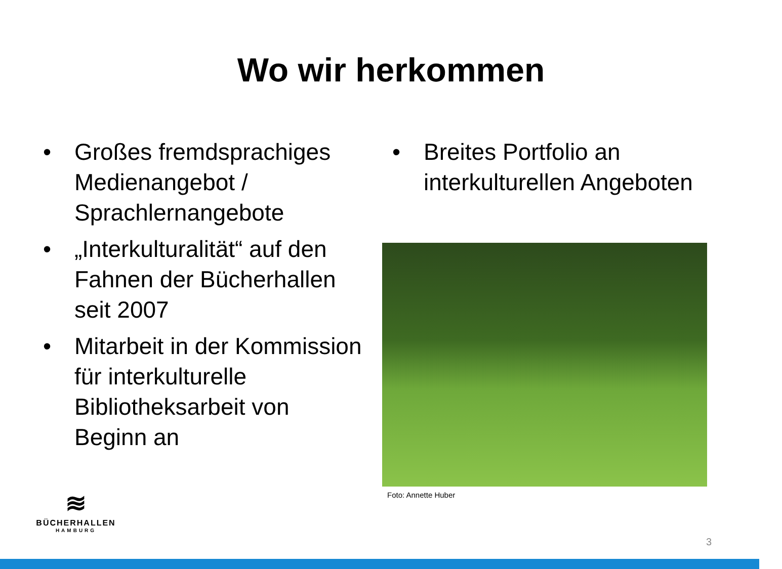Wo wir herkommen
• Großes fremdsprachiges Medienangebot / Sprachlernangebote
• „Interkulturalität“ auf den Fahnen der Bücherhallen seit 2007
• Mitarbeit in der Kommission für interkulturelle Bibliotheksarbeit von Beginn an
• Breites Portfolio an interkulturellen Angeboten
Foto: Annette Huber
≋
BÜCHERHALLEN
HAMBURG
3